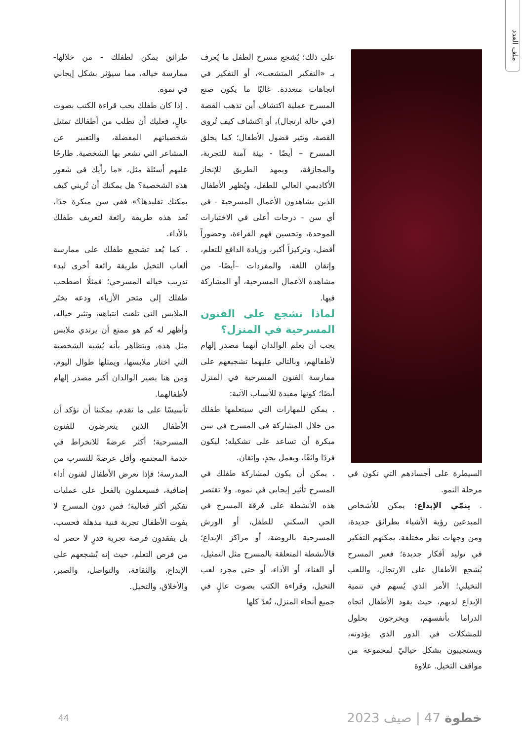ملف العدد
السيطرة على أجسادهم التي تكون في مرحلة النمو.
. ينمّي الإبداع: يمكن للأشخاص المبدعين رؤية الأشياء بطرائق جديدة، ومن وجهات نظر مختلفة. يمكنهم التفكير في توليد أفكار جديدة؛ فعبر المسرح يُشجع الأطفال على الارتجال، واللعب التخيلي؛ الأمر الذي يُسهم في تنمية الإبداع لديهم، حيث يقود الأطفال اتجاه الدراما بأنفسهم، ويخرجون بحلول للمشكلات في الدور الذي يؤدونه، ويستجيبون بشكل خياليّ لمجموعة من مواقف التخيل. علاوة
على ذلك؛ يُشجع مسرح الطفل ما يُعرف بـ «التفكير المتشعب»، أو التفكير في اتجاهات متعددة. غالبًا ما يكون صنع المسرح عملية اكتشاف أين تذهب القصة (في حالة ارتجال)، أو اكتشاف كيف تُروى القصة، وتثير فضول الأطفال؛ كما يخلق المسرح – أيضًا - بيئة آمنة للتجربة، والمجازفة، ويمهد الطريق للإنجاز الأكاديمي العالي للطفل، ويُظهر الأطفال الذين يشاهدون الأعمال المسرحية - في أي سن - درجات أعلى في الاختبارات الموحدة، وتحسين فهم القراءة، وحضوراً أفضل، وتركيزاً أكبر، وزيادة الدافع للتعلم، وإتقان اللغة، والمفردات –أيضًا- من مشاهدة الأعمال المسرحية، أو المشاركة فيها.
لماذا نشجع على الفنون المسرحية في المنزل؟
يجب أن يعلم الوالدان أنهما مصدر إلهام لأطفالهم، وبالتالي عليهما تشجيعهم على ممارسة الفنون المسرحية في المنزل أيضًا؛ كونها مفيدة للأسباب الآتية:
. يمكن للمهارات التي سيتعلمها طفلك من خلال المشاركة في المسرح في سن مبكرة أن تساعد على تشكيله؛ ليكون فردًا واثقًا، ويعمل بجدٍ، وإتقان.
. يمكن أن يكون لمشاركة طفلك في المسرح تأثير إيجابي في نموه. ولا تقتصر هذه الأنشطة على فرقة المسرح في الحي السكني للطفل، أو الورش المسرحية بالروضة، أو مراكز الإبداع؛ فالأنشطة المتعلقة بالمسرح مثل التمثيل، أو الغناء، أو الأداء، أو حتى مجرد لعب التخيل، وقراءة الكتب بصوت عالٍ في جميع أنحاء المنزل، تُعدّ كلها
طرائق يمكن لطفلك - من خلالها- ممارسة خياله، مما سيؤثر بشكل إيجابي في نموه.
. إذا كان طفلك يحب قراءة الكتب بصوت عالٍ، فعليك أن تطلب من أطفالك تمثيل شخصياتهم المفضلة، والتعبير عن المشاعر التي تشعر بها الشخصية. طارحًا عليهم أسئلة مثل، «ما رأيك في شعور هذه الشخصية؟ هل يمكنك أن تُريني كيف يمكنك تقليدها؟» ففي سن مبكرة جدًا، تُعد هذه طريقة رائعة لتعريف طفلك بالأداء.
. كما يُعد تشجيع طفلك على ممارسة ألعاب التخيل طريقة رائعة أخرى لبدء تدريب خياله المسرحي؛ فمثلًا اصطحب طفلك إلى متجر الأزياء، ودعه يختَر الملابس التي تلفت انتباهه، وتثير خياله، وأظهر له كم هو ممتع أن يرتدي ملابس مثل هذه، ويتظاهر بأنه يُشبه الشخصية التي اختار ملابسها، ويمثلها طوال اليوم، ومن هنا يصير الوالدان أكبر مصدر إلهام لأطفالهما.
تأسيسًا على ما تقدم، يمكننا أن نؤكد أن الأطفال الذين يتعرضون للفنون المسرحية؛ أكثر عرضةً للانخراط في خدمة المجتمع، وأقل عرضةً للتسرب من المدرسة؛ فإذا تعرض الأطفال لفنون أداء إضافية، فسيعملون بالفعل على عمليات تفكير أكثر فعالية؛ فمن دون المسرح لا يفوت الأطفال تجربة فنية مذهلة فحسب، بل يفقدون فرصة تجربة قدرٍ لا حصر له من فرص التعلم، حيث إنه يُشجعهم على الإبداع، والثقافة، والتواصل، والصبر، والأخلاق، والتخيل.
خطوة 47 | صيف 2023 44